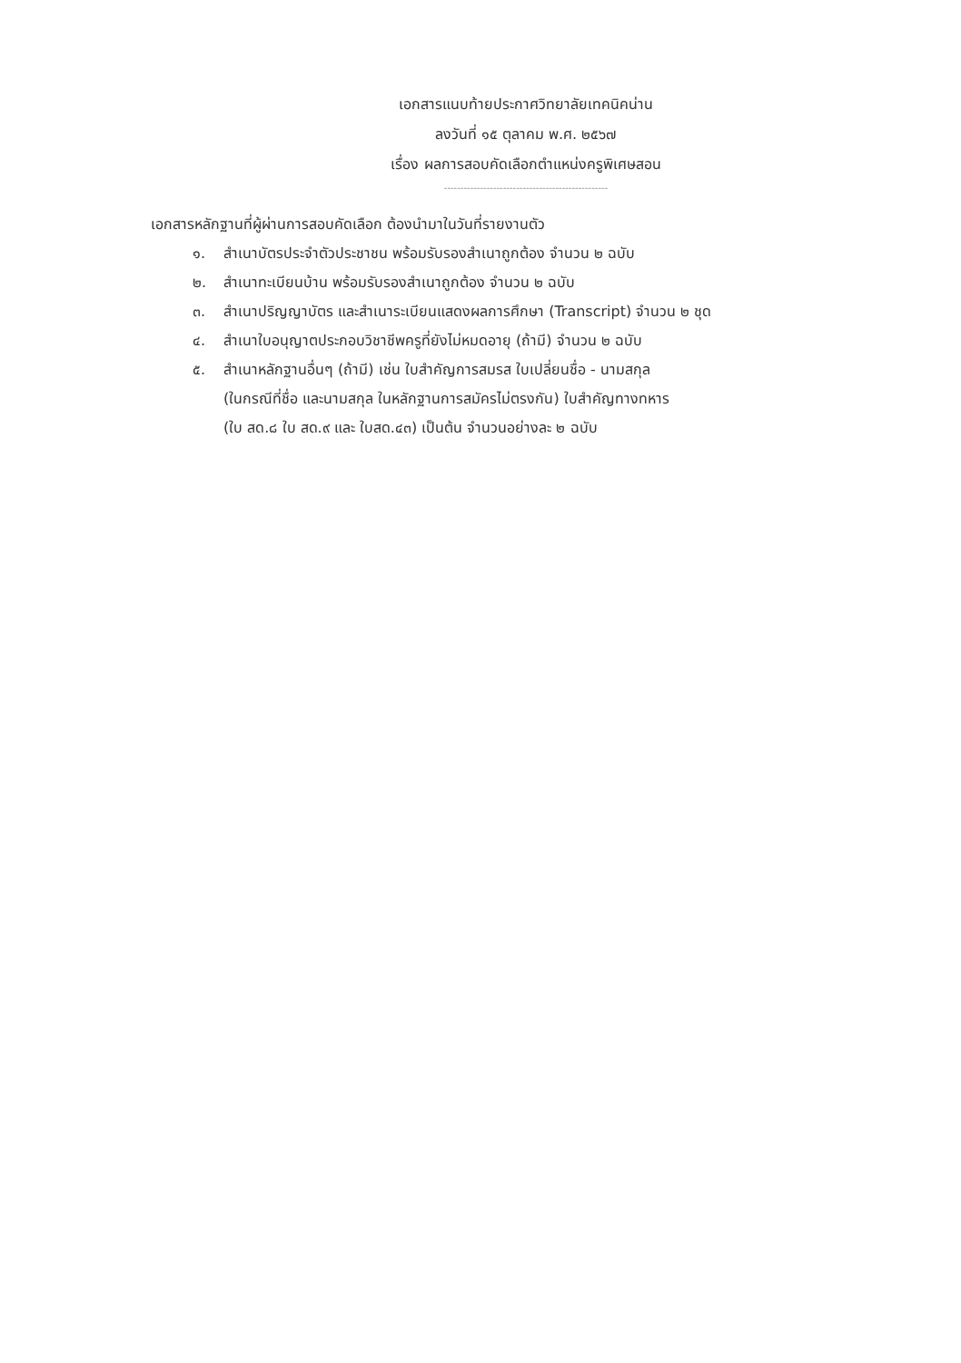เอกสารแนบท้ายประกาศวิทยาลัยเทคนิคน่าน
ลงวันที่ ๑๕ ตุลาคม พ.ศ. ๒๕๖๗
เรื่อง ผลการสอบคัดเลือกตำแหน่งครูพิเศษสอน
--------------------------------------------------
เอกสารหลักฐานที่ผู้ผ่านการสอบคัดเลือก ต้องนำมาในวันที่รายงานตัว
๑. สำเนาบัตรประจำตัวประชาชน พร้อมรับรองสำเนาถูกต้อง จำนวน ๒ ฉบับ
๒. สำเนาทะเบียนบ้าน พร้อมรับรองสำเนาถูกต้อง จำนวน ๒ ฉบับ
๓. สำเนาปริญญาบัตร และสำเนาระเบียนแสดงผลการศึกษา (Transcript) จำนวน ๒ ชุด
๔. สำเนาใบอนุญาตประกอบวิชาชีพครูที่ยังไม่หมดอายุ (ถ้ามี) จำนวน ๒ ฉบับ
๕. สำเนาหลักฐานอื่นๆ (ถ้ามี) เช่น ใบสำคัญการสมรส ใบเปลี่ยนชื่อ - นามสกุล
(ในกรณีที่ชื่อ และนามสกุล ในหลักฐานการสมัครไม่ตรงกัน) ใบสำคัญทางทหาร
(ใบ สด.๘ ใบ สด.๙ และ ใบสด.๔๓) เป็นต้น จำนวนอย่างละ ๒ ฉบับ